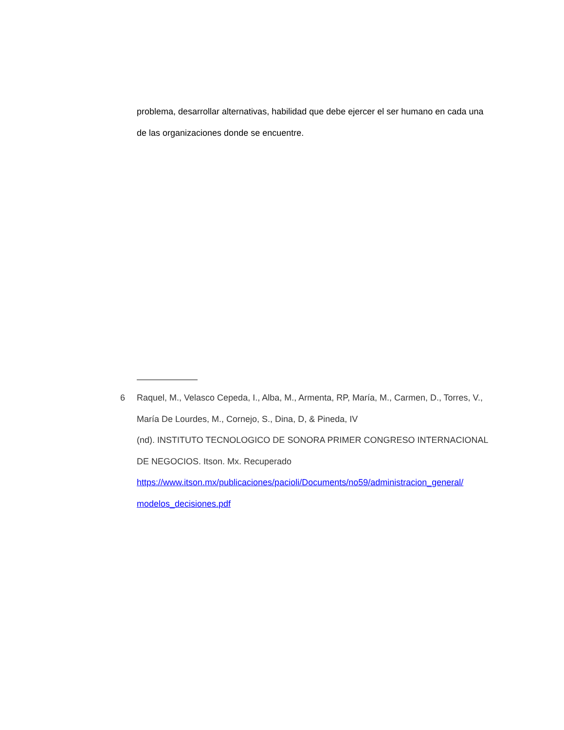problema, desarrollar alternativas, habilidad que debe ejercer el ser humano en cada una de las organizaciones donde se encuentre.
6 Raquel, M., Velasco Cepeda, I., Alba, M., Armenta, RP, María, M., Carmen, D., Torres, V., María De Lourdes, M., Cornejo, S., Dina, D, & Pineda, IV
(nd). INSTITUTO TECNOLOGICO DE SONORA PRIMER CONGRESO INTERNACIONAL DE NEGOCIOS. Itson. Mx. Recuperado
https://www.itson.mx/publicaciones/pacioli/Documents/no59/administracion_general/ modelos_decisiones.pdf